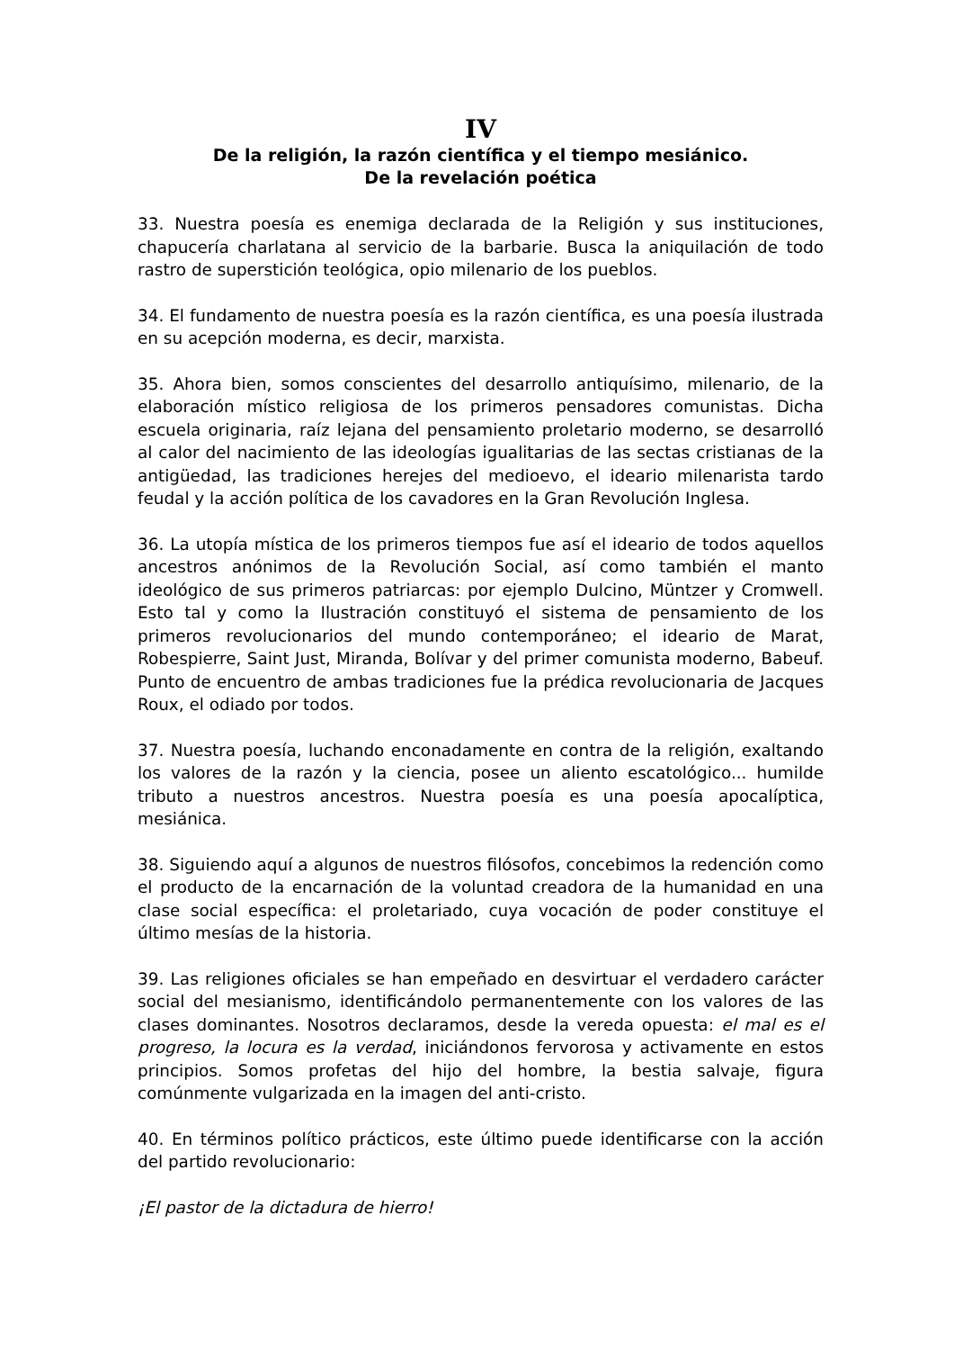IV
De la religión, la razón científica y el tiempo mesiánico.
De la revelación poética
33. Nuestra poesía es enemiga declarada de la Religión y sus instituciones, chapucería charlatana al servicio de la barbarie. Busca la aniquilación de todo rastro de superstición teológica, opio milenario de los pueblos.
34. El fundamento de nuestra poesía es la razón científica, es una poesía ilustrada en su acepción moderna, es decir, marxista.
35. Ahora bien, somos conscientes del desarrollo antiquísimo, milenario, de la elaboración místico religiosa de los primeros pensadores comunistas. Dicha escuela originaria, raíz lejana del pensamiento proletario moderno, se desarrolló al calor del nacimiento de las ideologías igualitarias de las sectas cristianas de la antigüedad, las tradiciones herejes del medioevo, el ideario milenarista tardo feudal y la acción política de los cavadores en la Gran Revolución Inglesa.
36. La utopía mística de los primeros tiempos fue así el ideario de todos aquellos ancestros anónimos de la Revolución Social, así como también el manto ideológico de sus primeros patriarcas: por ejemplo Dulcino, Müntzer y Cromwell. Esto tal y como la Ilustración constituyó el sistema de pensamiento de los primeros revolucionarios del mundo contemporáneo; el ideario de Marat, Robespierre, Saint Just, Miranda, Bolívar y del primer comunista moderno, Babeuf. Punto de encuentro de ambas tradiciones fue la prédica revolucionaria de Jacques Roux, el odiado por todos.
37. Nuestra poesía, luchando enconadamente en contra de la religión, exaltando los valores de la razón y la ciencia, posee un aliento escatológico... humilde tributo a nuestros ancestros. Nuestra poesía es una poesía apocalíptica, mesiánica.
38. Siguiendo aquí a algunos de nuestros filósofos, concebimos la redención como el producto de la encarnación de la voluntad creadora de la humanidad en una clase social específica: el proletariado, cuya vocación de poder constituye el último mesías de la historia.
39. Las religiones oficiales se han empeñado en desvirtuar el verdadero carácter social del mesianismo, identificándolo permanentemente con los valores de las clases dominantes. Nosotros declaramos, desde la vereda opuesta: el mal es el progreso, la locura es la verdad, iniciándonos fervorosa y activamente en estos principios. Somos profetas del hijo del hombre, la bestia salvaje, figura comúnmente vulgarizada en la imagen del anti-cristo.
40. En términos político prácticos, este último puede identificarse con la acción del partido revolucionario:
¡El pastor de la dictadura de hierro!